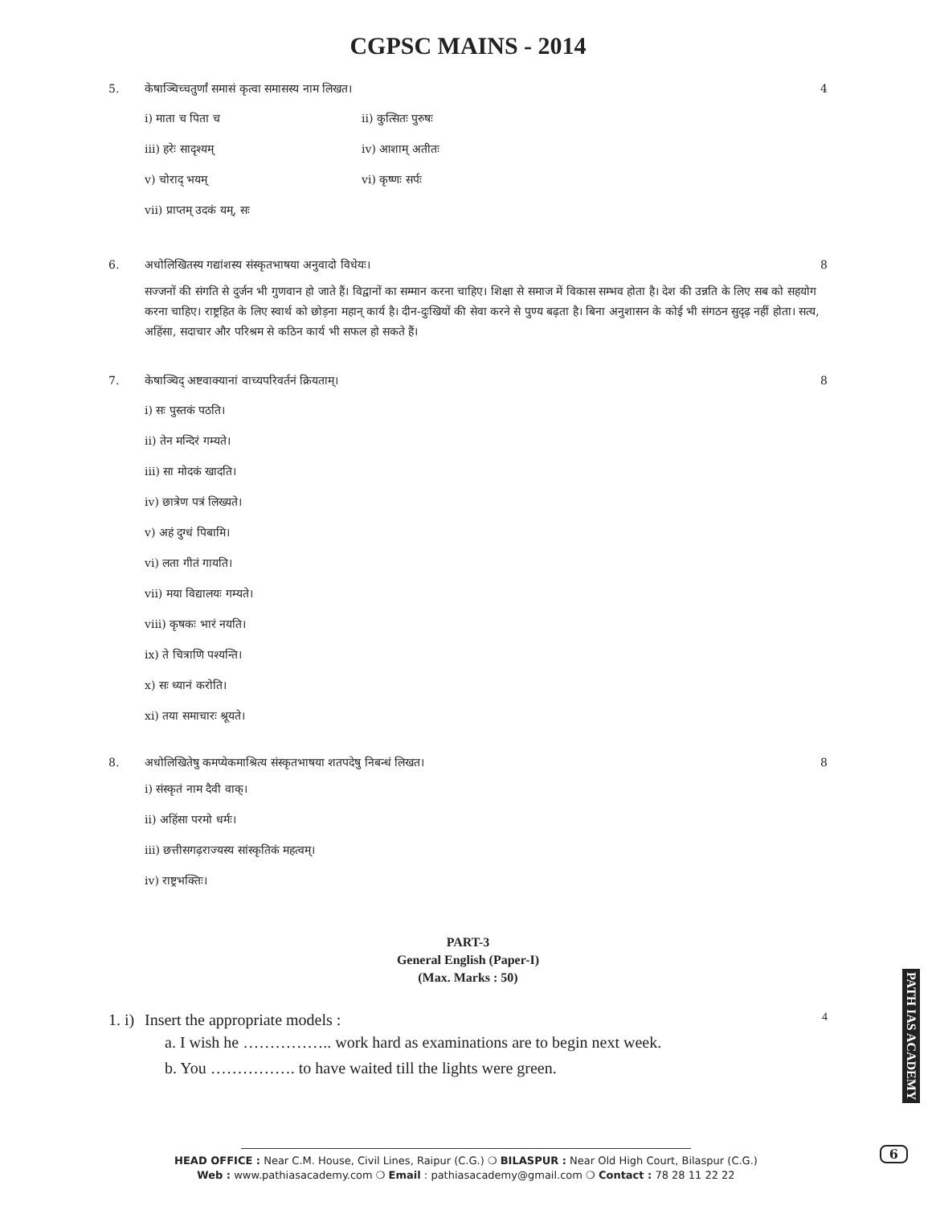CGPSC MAINS - 2014
5. केषाञ्चिच्चतुर्णां समासं कृत्वा समासस्य नाम लिखत। 4
i) माता च पिता च ii) कुत्सितः पुरुषः
iii) हरेः सादृश्यम् iv) आशाम् अतीतः
v) चोराद् भयम् vi) कृष्णः सर्पः
vii) प्राप्तम् उदकं यम्, सः
6. अधोलिखितस्य गद्यांशस्य संस्कृतभाषया अनुवादो विधेयः। 8
सज्जनों की संगति से दुर्जन भी गुणवान हो जाते हैं। विद्वानों का सम्मान करना चाहिए। शिक्षा से समाज में विकास सम्भव होता है। देश की उन्नति के लिए सब को सहयोग करना चाहिए। राष्ट्रहित के लिए स्वार्थ को छोड़ना महान् कार्य है। दीन-दुःखियों की सेवा करने से पुण्य बढ़ता है। बिना अनुशासन के कोई भी संगठन सुदृढ़ नहीं होता। सत्य, अहिंसा, सदाचार और परिश्रम से कठिन कार्य भी सफल हो सकते हैं।
7. केषाञ्चिद् अष्टवाक्यानां वाच्यपरिवर्तनं क्रियताम्। 8
i) सः पुस्तकं पठति।
ii) तेन मन्दिरं गम्यते।
iii) सा मोदकं खादति।
iv) छात्रेण पत्रं लिख्यते।
v) अहं दुग्धं पिबामि।
vi) लता गीतं गायति।
vii) मया विद्यालयः गम्यते।
viii) कृषकः भारं नयति।
ix) ते चित्राणि पश्यन्ति।
x) सः ध्यानं करोति।
xi) तया समाचारः श्रूयते।
8. अधोलिखितेषु कमप्येकमाश्रित्य संस्कृतभाषया शतपदेषु निबन्धं लिखत। 8
i) संस्कृतं नाम दैवी वाक्।
ii) अहिंसा परमो धर्मः।
iii) छत्तीसगढ़राज्यस्य सांस्कृतिकं महत्वम्।
iv) राष्ट्रभक्तिः।
PART-3
General English (Paper-I)
(Max. Marks : 50)
1. i) Insert the appropriate models : 4
a. I wish he …………….. work hard as examinations are to begin next week.
b. You ……………. to have waited till the lights were green.
HEAD OFFICE : Near C.M. House, Civil Lines, Raipur (C.G.) ❍ BILASPUR : Near Old High Court, Bilaspur (C.G.)
Web : www.pathiasacademy.com ❍ Email : pathiasacademy@gmail.com ❍ Contact : 78 28 11 22 22
PATH IAS ACADEMY
6